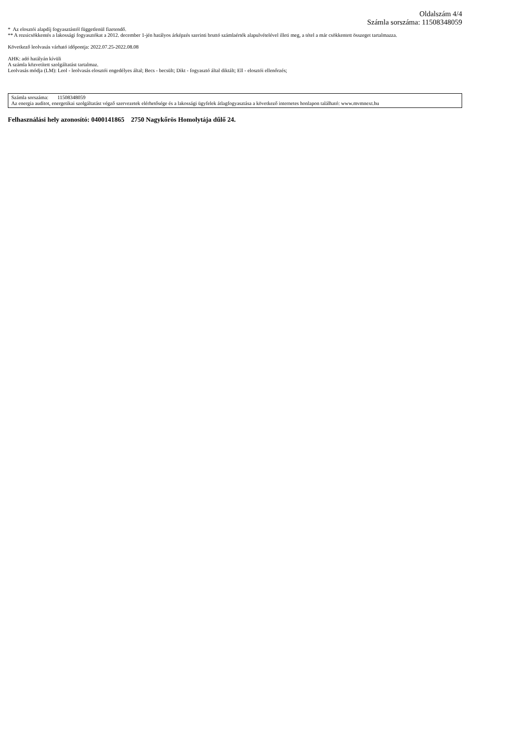Oldalszám 4/4
Számla sorszáma: 11508348059
* Az elosztói alapdíj fogyasztástól függetlenül fizetendő.
** A rezsicsökkentés a lakossági fogyasztókat a 2012. december 1-jén hatályos árképzés szerinti bruttó számlaérték alapulvételével illeti meg, a tétel a már csökkentett összeget tartalmazza.
Következő leolvasás várható időpontja: 2022.07.25-2022.08.08
AHK: adó hatályán kívüli
A számla közvetített szolgáltatást tartalmaz.
Leolvasás módja (LM): Leol - leolvasás elosztói engedélyes által; Becs - becsült; Dikt - fogyasztó által diktált; Ell - elosztói ellenőrzés;
Számla sorszáma: 11508348059
Az energia auditot, energetikai szolgáltatást végző szervezetek elérhetősége és a lakossági ügyfelek átlagfogyasztása a következő internetes honlapon található: www.mvmnext.hu
Felhasználási hely azonosító: 0400141865 2750 Nagykőrös Homolytája dűlő 24.